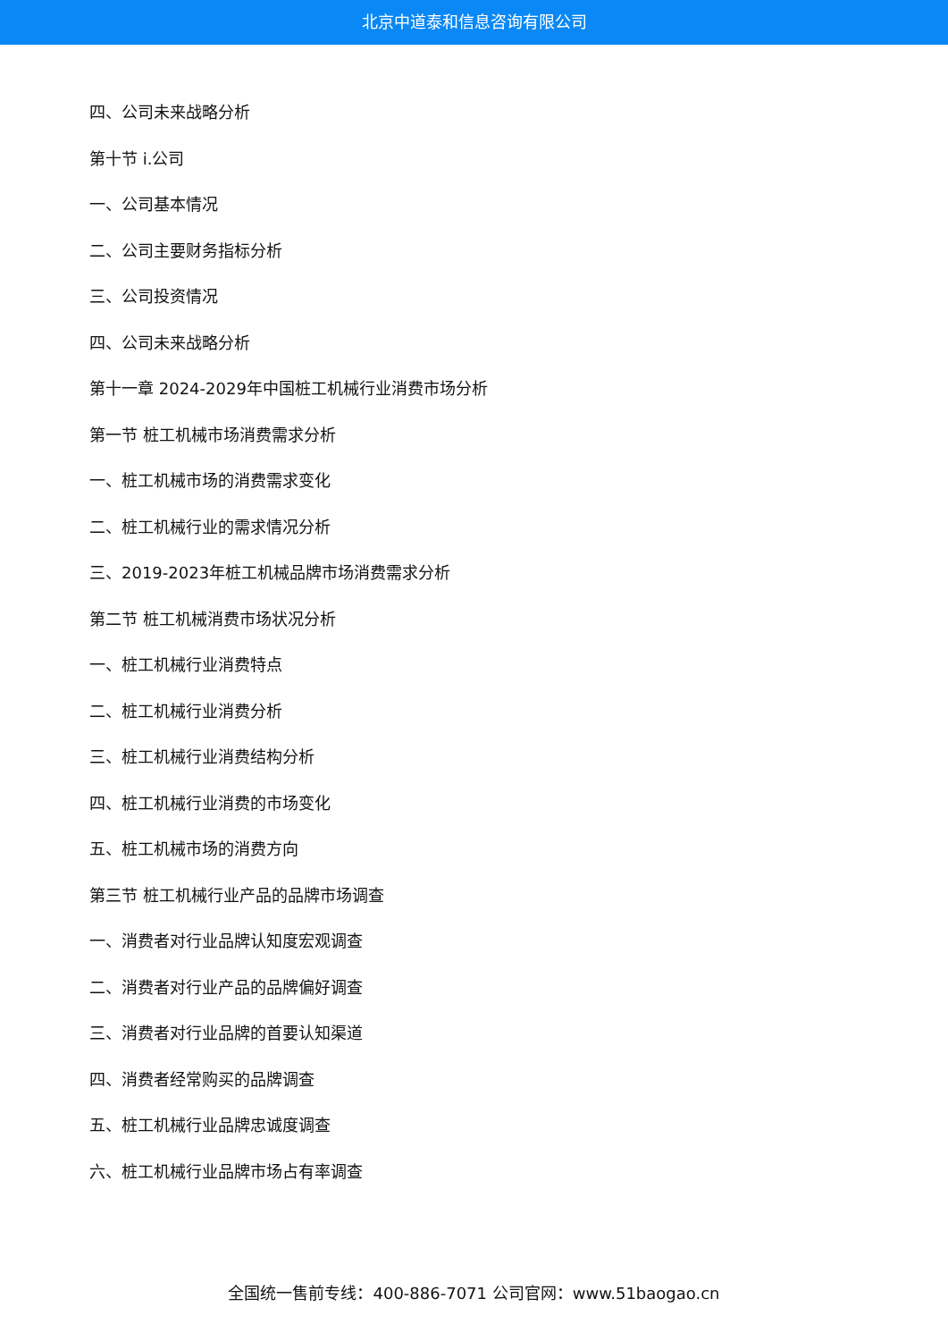北京中道泰和信息咨询有限公司
四、公司未来战略分析
第十节 i.公司
一、公司基本情况
二、公司主要财务指标分析
三、公司投资情况
四、公司未来战略分析
第十一章 2024-2029年中国桩工机械行业消费市场分析
第一节 桩工机械市场消费需求分析
一、桩工机械市场的消费需求变化
二、桩工机械行业的需求情况分析
三、2019-2023年桩工机械品牌市场消费需求分析
第二节 桩工机械消费市场状况分析
一、桩工机械行业消费特点
二、桩工机械行业消费分析
三、桩工机械行业消费结构分析
四、桩工机械行业消费的市场变化
五、桩工机械市场的消费方向
第三节 桩工机械行业产品的品牌市场调查
一、消费者对行业品牌认知度宏观调查
二、消费者对行业产品的品牌偏好调查
三、消费者对行业品牌的首要认知渠道
四、消费者经常购买的品牌调查
五、桩工机械行业品牌忠诚度调查
六、桩工机械行业品牌市场占有率调查
全国统一售前专线：400-886-7071 公司官网：www.51baogao.cn